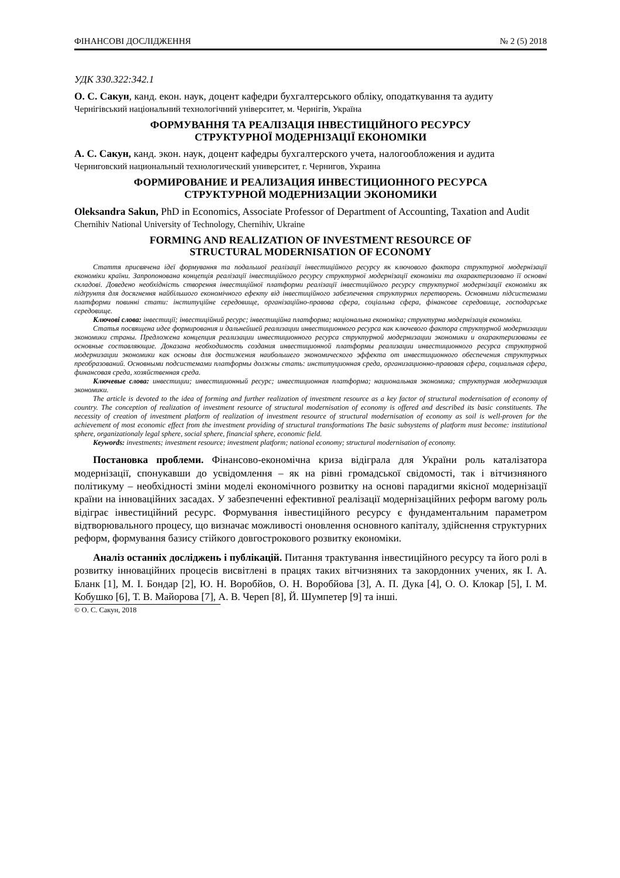ФІНАНСОВІ ДОСЛІДЖЕННЯ № 2 (5) 2018
УДК 330.322:342.1
О. С. Сакун, канд. екон. наук, доцент кафедри бухгалтерського обліку, оподаткування та аудиту
Чернігівський національний технологічний університет, м. Чернігів, Україна
ФОРМУВАННЯ ТА РЕАЛІЗАЦІЯ ІНВЕСТИЦІЙНОГО РЕСУРСУ
СТРУКТУРНОЇ МОДЕРНІЗАЦІЇ ЕКОНОМІКИ
А. С. Сакун, канд. экон. наук, доцент кафедры бухгалтерского учета, налогообложения и аудита
Черниговский национальный технологический университет, г. Чернигов, Украина
ФОРМИРОВАНИЕ И РЕАЛИЗАЦИЯ ИНВЕСТИЦИОННОГО РЕСУРСА
СТРУКТУРНОЙ МОДЕРНИЗАЦИИ ЭКОНОМИКИ
Oleksandra Sakun, PhD in Economics, Associate Professor of Department of Accounting, Taxation and Audit
Chernihiv National University of Technology, Chernihiv, Ukraine
FORMING AND REALIZATION OF INVESTMENT RESOURCE OF
STRUCTURAL MODERNISATION OF ECONOMY
Стаття присвячена ідеї формування та подальшої реалізації інвестиційного ресурсу як ключового фактора структурної модернізації економіки країни. Запропонована концепція реалізації інвестиційного ресурсу структурної модернізації економіки та охарактеризовано її основні складові. Доведено необхідність створення інвестиційної платформи реалізації інвестиційного ресурсу структурної модернізації економіки як підґрунтя для досягнення найбільшого економічного ефекту від інвестиційного забезпечення структурних перетворень. Основними підсистемами платформи повинні стати: інституційне середовище, організаційно-правова сфера, соціальна сфера, фінансове середовище, господарське середовище.
Ключові слова: інвестиції; інвестиційний ресурс; інвестиційна платформа; національна економіка; структурна модернізація економіки.
Статья посвящена идее формирования и дальнейшей реализации инвестиционного ресурса как ключевого фактора структурной модернизации экономики страны. Предложена концепция реализации инвестиционного ресурса структурной модернизации экономики и охарактеризованы ее основные составляющие. Доказана необходимость создания инвестиционной платформы реализации инвестиционного ресурса структурной модернизации экономики как основы для достижения наибольшего экономического эффекта от инвестиционного обеспечения структурных преобразований. Основными подсистемами платформы должны стать: институционная среда, организационно-правовая сфера, социальная сфера, финансовая среда, хозяйственная среда.
Ключевые слова: инвестиции; инвестиционный ресурс; инвестиционная платформа; национальная экономика; структурная модернизация экономики.
The article is devoted to the idea of forming and further realization of investment resource as a key factor of structural modernisation of economy of country. The conception of realization of investment resource of structural modernisation of economy is offered and described its basic constituents. The necessity of creation of investment platform of realization of investment resource of structural modernisation of economy as soil is well-proven for the achievement of most economic effect from the investment providing of structural transformations The basic subsystems of platform must become: institutional sphere, organizationaly legal sphere, social sphere, financial sphere, economic field.
Keywords: investments; investment resource; investment platform; national economy; structural modernisation of economy.
Постановка проблеми. Фінансово-економічна криза відіграла для України роль каталізатора модернізації, спонукавши до усвідомлення – як на рівні громадської свідомості, так і вітчизняного політикуму – необхідності зміни моделі економічного розвитку на основі парадигми якісної модернізації країни на інноваційних засадах. У забезпеченні ефективної реалізації модернізаційних реформ вагому роль відіграє інвестиційний ресурс. Формування інвестиційного ресурсу є фундаментальним параметром відтворювального процесу, що визначає можливості оновлення основного капіталу, здійснення структурних реформ, формування базису стійкого довгострокового розвитку економіки.
Аналіз останніх досліджень і публікацій. Питання трактування інвестиційного ресурсу та його ролі в розвитку інноваційних процесів висвітлені в працях таких вітчизняних та закордонних учених, як І. А. Бланк [1], М. І. Бондар [2], Ю. Н. Воробйов, О. Н. Воробйова [3], А. П. Дука [4], О. О. Клокар [5], І. М. Кобушко [6], Т. В. Майорова [7], А. В. Череп [8], Й. Шумпетер [9] та інші.
© О. С. Сакун, 2018